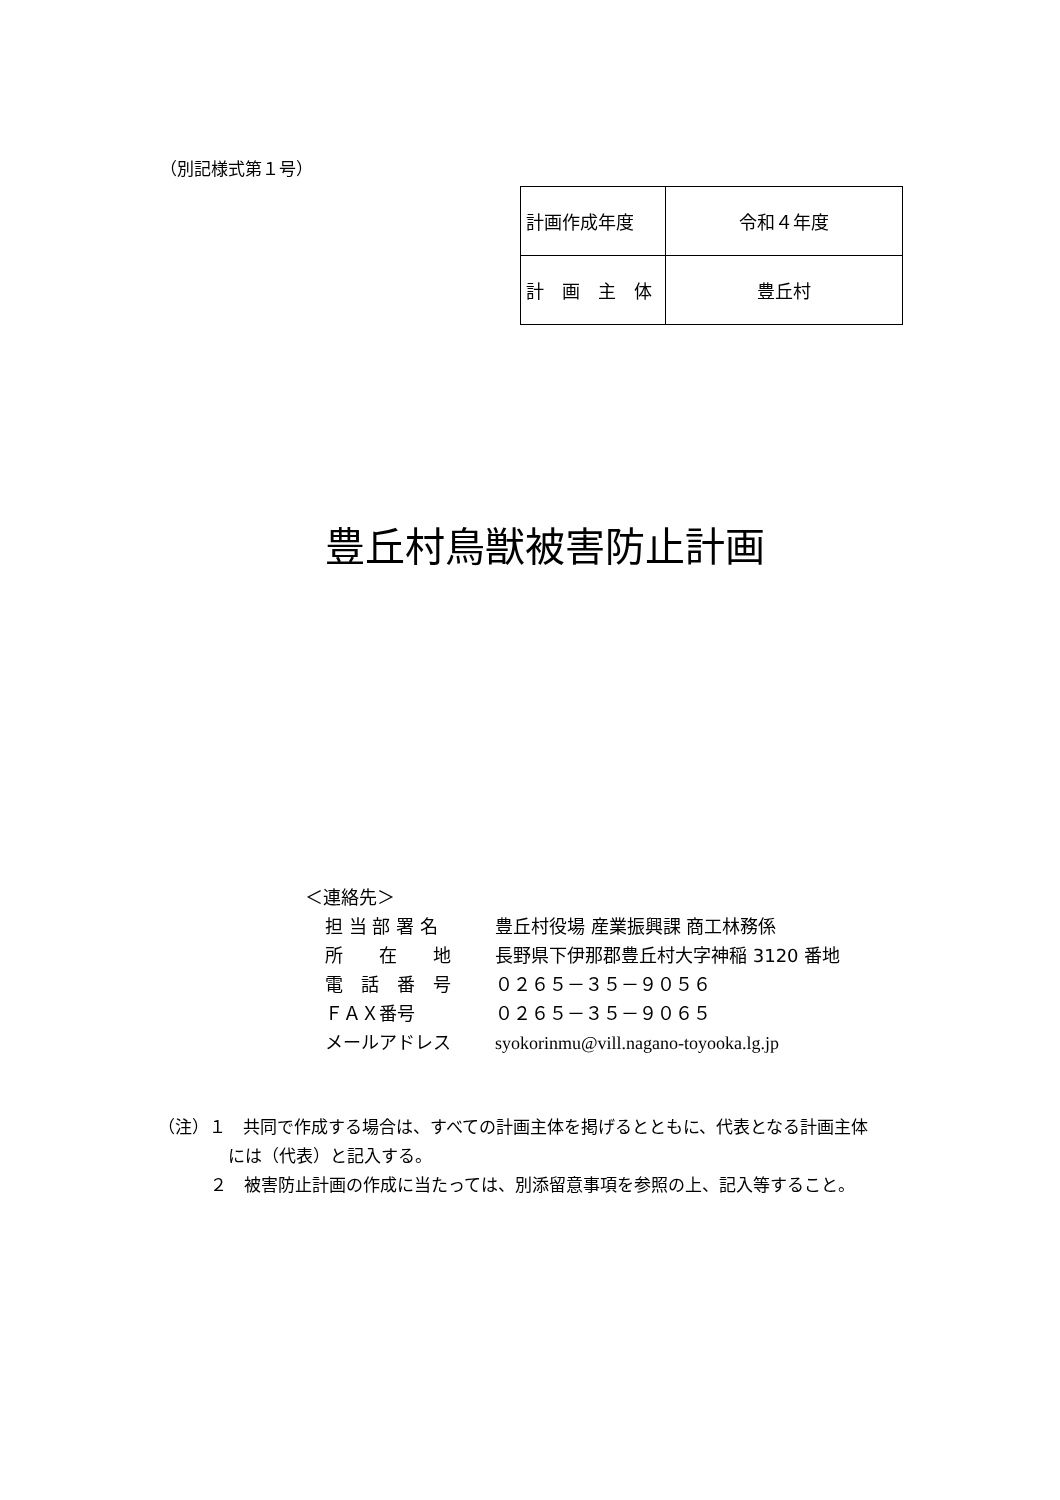（別記様式第１号）
| 計画作成年度 | 令和４年度 |
| 計 画 主 体 | 豊丘村 |
豊丘村鳥獣被害防止計画
＜連絡先＞
担 当 部 署 名 豊丘村役場 産業振興課 商工林務係
所　　在　　地 長野県下伊那郡豊丘村大字神稲 3120 番地
電　話　番　号 ０２６５－３５－９０５６
ＦＡＸ番号 ０２６５－３５－９０６５
メールアドレス syokorinmu@vill.nagano-toyooka.lg.jp
（注）１　共同で作成する場合は、すべての計画主体を掲げるとともに、代表となる計画主体
には（代表）と記入する。
２　被害防止計画の作成に当たっては、別添留意事項を参照の上、記入等すること。